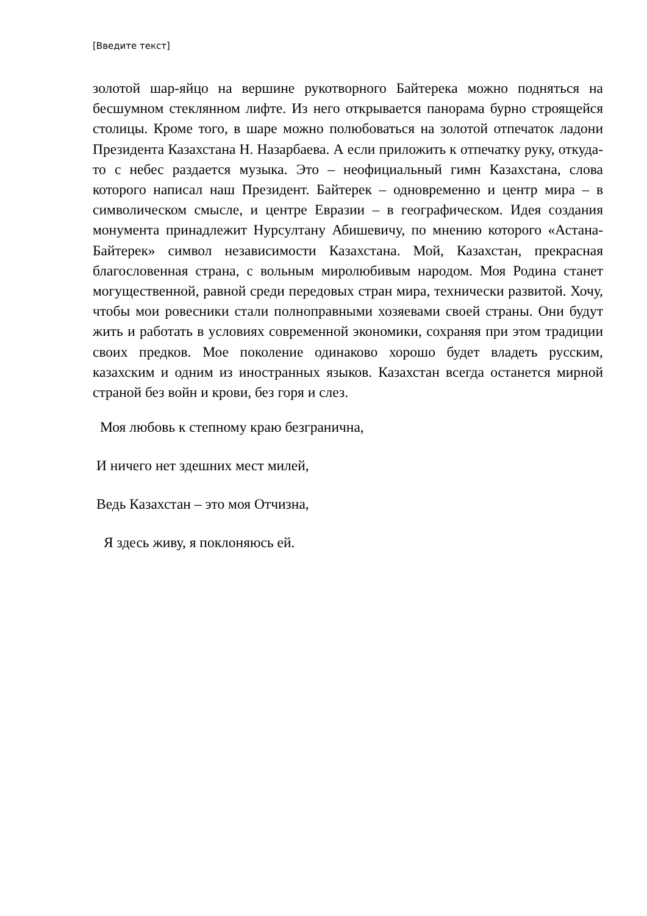[Введите текст]
золотой шар-яйцо на вершине рукотворного Байтерека можно подняться на бесшумном стеклянном лифте. Из него открывается панорама бурно строящейся столицы. Кроме того, в шаре можно полюбоваться на золотой отпечаток ладони Президента Казахстана Н. Назарбаева. А если приложить к отпечатку руку, откуда-то с небес раздается музыка. Это – неофициальный гимн Казахстана, слова которого написал наш Президент. Байтерек – одновременно и центр мира – в символическом смысле, и центре Евразии – в географическом. Идея создания монумента принадлежит Нурсултану Абишевичу, по мнению которого «Астана-Байтерек» символ независимости Казахстана. Мой, Казахстан, прекрасная благословенная страна, с вольным миролюбивым народом. Моя Родина станет могущественной, равной среди передовых стран мира, технически развитой. Хочу, чтобы мои ровесники стали полноправными хозяевами своей страны. Они будут жить и работать в условиях современной экономики, сохраняя при этом традиции своих предков. Мое поколение одинаково хорошо будет владеть русским, казахским и одним из иностранных языков. Казахстан всегда останется мирной страной без войн и крови, без горя и слез.
Моя любовь к степному краю безгранична,
И ничего нет здешних мест милей,
Ведь Казахстан – это моя Отчизна,
Я здесь живу, я поклоняюсь ей.